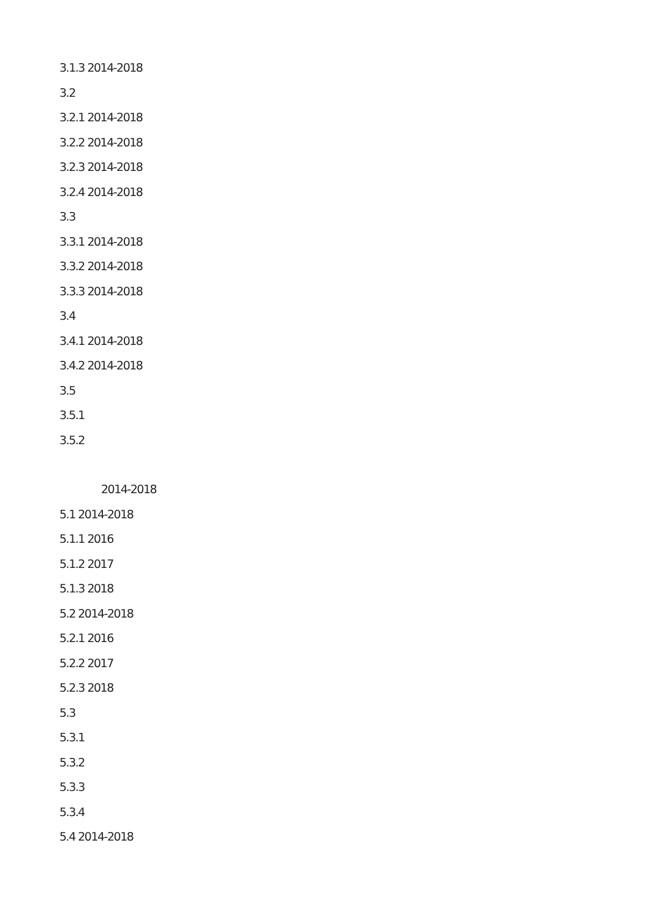3.1.3 2014-2018
3.2
3.2.1 2014-2018
3.2.2 2014-2018
3.2.3 2014-2018
3.2.4 2014-2018
3.3
3.3.1 2014-2018
3.3.2 2014-2018
3.3.3 2014-2018
3.4
3.4.1 2014-2018
3.4.2 2014-2018
3.5
3.5.1
3.5.2
2014-2018
5.1 2014-2018
5.1.1 2016
5.1.2 2017
5.1.3 2018
5.2 2014-2018
5.2.1 2016
5.2.2 2017
5.2.3 2018
5.3
5.3.1
5.3.2
5.3.3
5.3.4
5.4 2014-2018